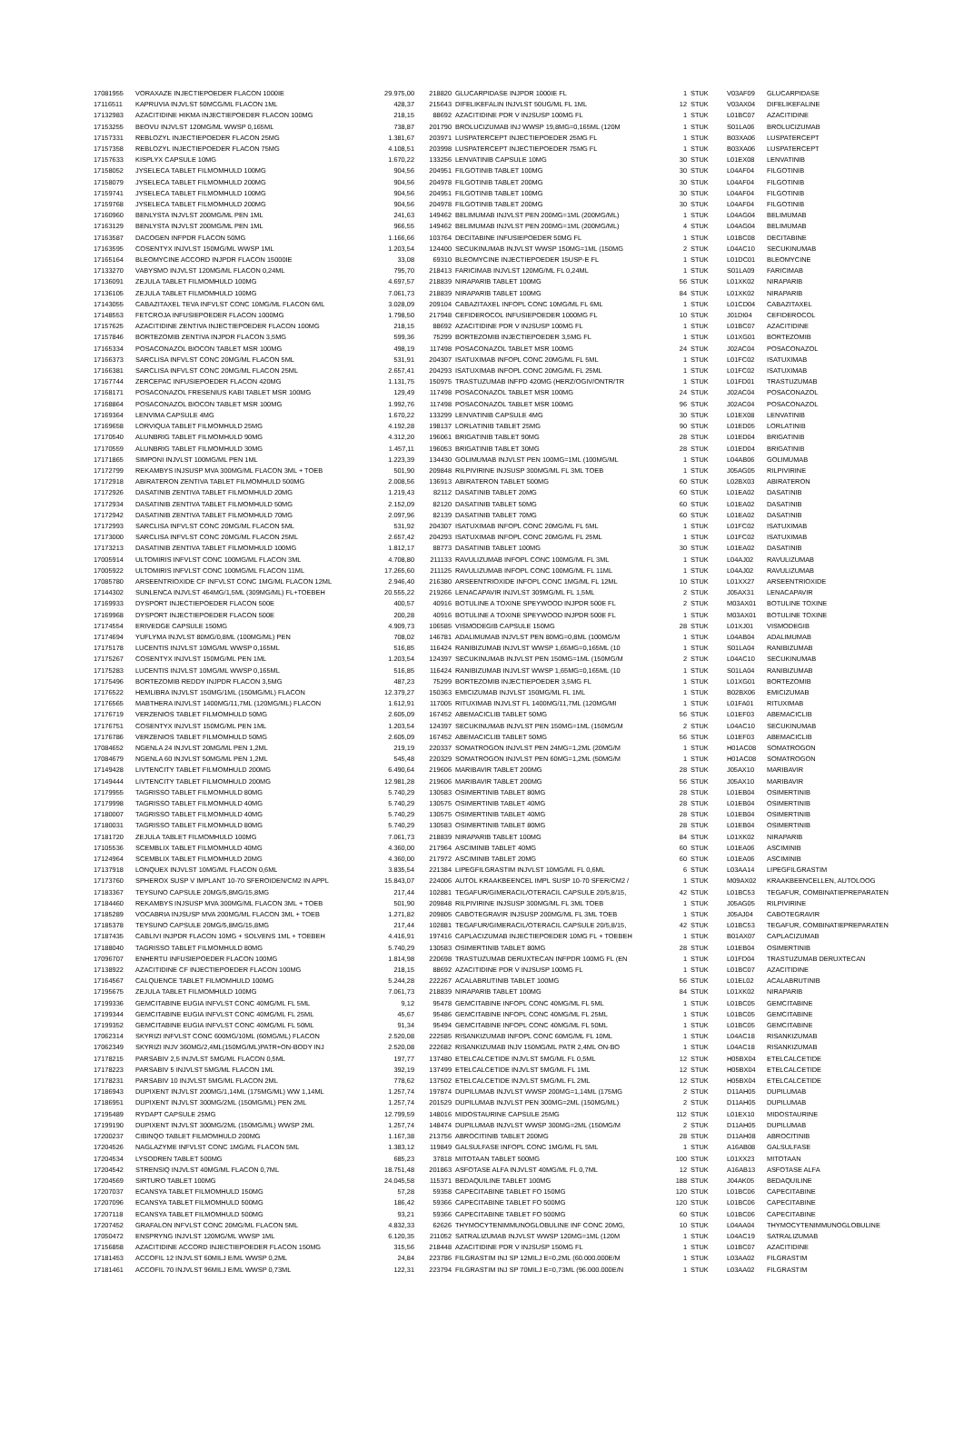| 17081955 | VORAXAZE INJECTIEPOEDER FLACON 1000IE | 29.975,00 | 218820 | GLUCARPIDASE INJPDR 1000IE FL | 1 | STUK | V03AF09 | GLUCARPIDASE |
| 17116511 | KAPRUVIA INJVLST 50MCG/ML FLACON 1ML | 428,37 | 215643 | DIFELIKEFALIN INJVLST 50UG/ML FL 1ML | 12 | STUK | V03AX04 | DIFELIKEFALINE |
| 17132983 | AZACITIDINE HIKMA INJECTIEPOEDER FLACON 100MG | 218,15 | 88692 | AZACITIDINE PDR V INJSUSP 100MG FL | 1 | STUK | L01BC07 | AZACITIDINE |
| 17153255 | BEOVU INJVLST 120MG/ML WWSP 0,165ML | 738,87 | 201790 | BROLUCIZUMAB INJ WWSP 19,8MG=0,165ML (120M | 1 | STUK | S01LA06 | BROLUCIZUMAB |
| 17157331 | REBLOZYL INJECTIEPOEDER FLACON 25MG | 1.381,67 | 203971 | LUSPATERCEPT INJECTIEPOEDER 25MG FL | 1 | STUK | B03XA06 | LUSPATERCEPT |
| 17157358 | REBLOZYL INJECTIEPOEDER FLACON 75MG | 4.108,51 | 203998 | LUSPATERCEPT INJECTIEPOEDER 75MG FL | 1 | STUK | B03XA06 | LUSPATERCEPT |
| 17157633 | KISPLYX CAPSULE 10MG | 1.670,22 | 133256 | LENVATINIB CAPSULE 10MG | 30 | STUK | L01EX08 | LENVATINIB |
| 17158052 | JYSELECA TABLET FILMOMHULD 100MG | 904,56 | 204951 | FILGOTINIB TABLET 100MG | 30 | STUK | L04AF04 | FILGOTINIB |
| 17158079 | JYSELECA TABLET FILMOMHULD 200MG | 904,56 | 204978 | FILGOTINIB TABLET 200MG | 30 | STUK | L04AF04 | FILGOTINIB |
| 17159741 | JYSELECA TABLET FILMOMHULD 100MG | 904,56 | 204951 | FILGOTINIB TABLET 100MG | 30 | STUK | L04AF04 | FILGOTINIB |
| 17159768 | JYSELECA TABLET FILMOMHULD 200MG | 904,56 | 204978 | FILGOTINIB TABLET 200MG | 30 | STUK | L04AF04 | FILGOTINIB |
| 17160960 | BENLYSTA INJVLST 200MG/ML PEN 1ML | 241,63 | 149462 | BELIMUMAB INJVLST PEN 200MG=1ML (200MG/ML) | 1 | STUK | L04AG04 | BELIMUMAB |
| 17163129 | BENLYSTA INJVLST 200MG/ML PEN 1ML | 966,55 | 149462 | BELIMUMAB INJVLST PEN 200MG=1ML (200MG/ML) | 4 | STUK | L04AG04 | BELIMUMAB |
| 17163587 | DACOGEN INFPDR FLACON 50MG | 1.166,66 | 103764 | DECITABINE INFUSIEPOEDER 50MG FL | 1 | STUK | L01BC08 | DECITABINE |
| 17163595 | COSENTYX INJVLST 150MG/ML WWSP 1ML | 1.203,54 | 124400 | SECUKINUMAB INJVLST WWSP 150MG=1ML (150MG | 2 | STUK | L04AC10 | SECUKINUMAB |
| 17165164 | BLEOMYCINE ACCORD INJPDR FLACON 15000IE | 33,08 | 69310 | BLEOMYCINE INJECTIEPOEDER 15USP-E FL | 1 | STUK | L01DC01 | BLEOMYCINE |
| 17133270 | VABYSMO INJVLST 120MG/ML FLACON 0,24ML | 795,70 | 218413 | FARICIMAB INJVLST 120MG/ML FL 0,24ML | 1 | STUK | S01LA09 | FARICIMAB |
| 17136091 | ZEJULA TABLET FILMOMHULD 100MG | 4.697,57 | 218839 | NIRAPARIB TABLET 100MG | 56 | STUK | L01XK02 | NIRAPARIB |
| 17136105 | ZEJULA TABLET FILMOMHULD 100MG | 7.061,73 | 218839 | NIRAPARIB TABLET 100MG | 84 | STUK | L01XK02 | NIRAPARIB |
| 17143055 | CABAZITAXEL TEVA INFVLST CONC 10MG/ML FLACON 6ML | 3.028,09 | 209104 | CABAZITAXEL INFOPL CONC 10MG/ML FL 6ML | 1 | STUK | L01CD04 | CABAZITAXEL |
| 17148553 | FETCROJA INFUSIEPOEDER FLACON 1000MG | 1.798,50 | 217948 | CEFIDEROCOL INFUSIEPOEDER 1000MG FL | 10 | STUK | J01DI04 | CEFIDEROCOL |
| 17157625 | AZACITIDINE ZENTIVA INJECTIEPOEDER FLACON 100MG | 218,15 | 88692 | AZACITIDINE PDR V INJSUSP 100MG FL | 1 | STUK | L01BC07 | AZACITIDINE |
| 17157846 | BORTEZOMIB ZENTIVA INJPDR FLACON 3,5MG | 599,36 | 75299 | BORTEZOMIB INJECTIEPOEDER 3,5MG FL | 1 | STUK | L01XG01 | BORTEZOMIB |
| 17165334 | POSACONAZOL BIOCON TABLET MSR 100MG | 498,19 | 117498 | POSACONAZOL TABLET MSR 100MG | 24 | STUK | J02AC04 | POSACONAZOL |
| 17166373 | SARCLISA INFVLST CONC 20MG/ML FLACON 5ML | 531,91 | 204307 | ISATUXIMAB INFOPL CONC 20MG/ML FL 5ML | 1 | STUK | L01FC02 | ISATUXIMAB |
| 17166381 | SARCLISA INFVLST CONC 20MG/ML FLACON 25ML | 2.657,41 | 204293 | ISATUXIMAB INFOPL CONC 20MG/ML FL 25ML | 1 | STUK | L01FC02 | ISATUXIMAB |
| 17167744 | ZERCEPAC INFUSIEPOEDER FLACON 420MG | 1.131,75 | 150975 | TRASTUZUMAB INFPD 420MG (HERZ/OGIV/ONTR/TR | 1 | STUK | L01FD01 | TRASTUZUMAB |
| 17168171 | POSACONAZOL FRESENIUS KABI TABLET MSR 100MG | 129,49 | 117498 | POSACONAZOL TABLET MSR 100MG | 24 | STUK | J02AC04 | POSACONAZOL |
| 17168864 | POSACONAZOL BIOCON TABLET MSR 100MG | 1.992,76 | 117498 | POSACONAZOL TABLET MSR 100MG | 96 | STUK | J02AC04 | POSACONAZOL |
| 17169364 | LENVIMA CAPSULE 4MG | 1.670,22 | 133299 | LENVATINIB CAPSULE 4MG | 30 | STUK | L01EX08 | LENVATINIB |
| 17169658 | LORVIQUA TABLET FILMOMHULD 25MG | 4.192,28 | 198137 | LORLATINIB TABLET 25MG | 90 | STUK | L01ED05 | LORLATINIB |
| 17170540 | ALUNBRIG TABLET FILMOMHULD 90MG | 4.312,20 | 196061 | BRIGATINIB TABLET 90MG | 28 | STUK | L01ED04 | BRIGATINIB |
| 17170559 | ALUNBRIG TABLET FILMOMHULD 30MG | 1.457,11 | 196053 | BRIGATINIB TABLET 30MG | 28 | STUK | L01ED04 | BRIGATINIB |
| 17171865 | SIMPONI INJVLST 100MG/ML PEN 1ML | 1.223,39 | 134430 | GOLIMUMAB INJVLST PEN 100MG=1ML (100MG/ML | 1 | STUK | L04AB06 | GOLIMUMAB |
| 17172799 | REKAMBYS INJSUSP MVA 300MG/ML FLACON 3ML + TOEB | 501,90 | 209848 | RILPIVIRINE INJSUSP 300MG/ML FL 3ML TOEB | 1 | STUK | J05AG05 | RILPIVIRINE |
| 17172918 | ABIRATERON ZENTIVA TABLET FILMOMHULD 500MG | 2.008,56 | 136913 | ABIRATERON TABLET 500MG | 60 | STUK | L02BX03 | ABIRATERON |
| 17172926 | DASATINIB ZENTIVA TABLET FILMOMHULD 20MG | 1.219,43 | 82112 | DASATINIB TABLET 20MG | 60 | STUK | L01EA02 | DASATINIB |
| 17172934 | DASATINIB ZENTIVA TABLET FILMOMHULD 50MG | 2.152,09 | 82120 | DASATINIB TABLET 50MG | 60 | STUK | L01EA02 | DASATINIB |
| 17172942 | DASATINIB ZENTIVA TABLET FILMOMHULD 70MG | 2.097,96 | 82139 | DASATINIB TABLET 70MG | 60 | STUK | L01EA02 | DASATINIB |
| 17172993 | SARCLISA INFVLST CONC 20MG/ML FLACON 5ML | 531,92 | 204307 | ISATUXIMAB INFOPL CONC 20MG/ML FL 5ML | 1 | STUK | L01FC02 | ISATUXIMAB |
| 17173000 | SARCLISA INFVLST CONC 20MG/ML FLACON 25ML | 2.657,42 | 204293 | ISATUXIMAB INFOPL CONC 20MG/ML FL 25ML | 1 | STUK | L01FC02 | ISATUXIMAB |
| 17173213 | DASATINIB ZENTIVA TABLET FILMOMHULD 100MG | 1.812,17 | 88773 | DASATINIB TABLET 100MG | 30 | STUK | L01EA02 | DASATINIB |
| 17005914 | ULTOMIRIS INFVLST CONC 100MG/ML FLACON 3ML | 4.708,80 | 211133 | RAVULIZUMAB INFOPL CONC 100MG/ML FL 3ML | 1 | STUK | L04AJ02 | RAVULIZUMAB |
| 17005922 | ULTOMIRIS INFVLST CONC 100MG/ML FLACON 11ML | 17.265,60 | 211125 | RAVULIZUMAB INFOPL CONC 100MG/ML FL 11ML | 1 | STUK | L04AJ02 | RAVULIZUMAB |
| 17085780 | ARSEENTRIOXIDE CF INFVLST CONC 1MG/ML FLACON 12ML | 2.946,40 | 216380 | ARSEENTRIOXIDE INFOPL CONC 1MG/ML FL 12ML | 10 | STUK | L01XX27 | ARSEENTRIOXIDE |
| 17144302 | SUNLENCA INJVLST 464MG/1,5ML (309MG/ML) FL+TOEBEH | 20.555,22 | 219266 | LENACAPAVIR INJVLST 309MG/ML FL 1,5ML | 2 | STUK | J05AX31 | LENACAPAVIR |
| 17169933 | DYSPORT INJECTIEPOEDER FLACON 500E | 400,57 | 40916 | BOTULINE A TOXINE SPEYWOOD INJPDR 500E FL | 2 | STUK | M03AX01 | BOTULINE TOXINE |
| 17169968 | DYSPORT INJECTIEPOEDER FLACON 500E | 200,28 | 40916 | BOTULINE A TOXINE SPEYWOOD INJPDR 500E FL | 1 | STUK | M03AX01 | BOTULINE TOXINE |
| 17174554 | ERIVEDGE CAPSULE 150MG | 4.909,73 | 106585 | VISMODEGIB CAPSULE 150MG | 28 | STUK | L01XJ01 | VISMODEGIB |
| 17174694 | YUFLYMA INJVLST 80MG/0,8ML (100MG/ML) PEN | 708,02 | 146781 | ADALIMUMAB INJVLST PEN 80MG=0,8ML (100MG/M | 1 | STUK | L04AB04 | ADALIMUMAB |
| 17175178 | LUCENTIS INJVLST 10MG/ML WWSP 0,165ML | 516,85 | 116424 | RANIBIZUMAB INJVLST WWSP 1,65MG=0,165ML (10 | 1 | STUK | S01LA04 | RANIBIZUMAB |
| 17175267 | COSENTYX INJVLST 150MG/ML PEN 1ML | 1.203,54 | 124397 | SECUKINUMAB INJVLST PEN 150MG=1ML (150MG/M | 2 | STUK | L04AC10 | SECUKINUMAB |
| 17175283 | LUCENTIS INJVLST 10MG/ML WWSP 0,165ML | 516,85 | 116424 | RANIBIZUMAB INJVLST WWSP 1,65MG=0,165ML (10 | 1 | STUK | S01LA04 | RANIBIZUMAB |
| 17175496 | BORTEZOMIB REDDY INJPDR FLACON 3,5MG | 487,23 | 75299 | BORTEZOMIB INJECTIEPOEDER 3,5MG FL | 1 | STUK | L01XG01 | BORTEZOMIB |
| 17176522 | HEMLIBRA INJVLST 150MG/1ML (150MG/ML) FLACON | 12.379,27 | 150363 | EMICIZUMAB INJVLST 150MG/ML FL 1ML | 1 | STUK | B02BX06 | EMICIZUMAB |
| 17176565 | MABTHERA INJVLST 1400MG/11,7ML (120MG/ML) FLACON | 1.612,91 | 117005 | RITUXIMAB INJVLST FL 1400MG/11,7ML (120MG/MI | 1 | STUK | L01FA01 | RITUXIMAB |
| 17176719 | VERZENIOS TABLET FILMOMHULD 50MG | 2.605,09 | 167452 | ABEMACICLIB TABLET 50MG | 56 | STUK | L01EF03 | ABEMACICLIB |
| 17176751 | COSENTYX INJVLST 150MG/ML PEN 1ML | 1.203,54 | 124397 | SECUKINUMAB INJVLST PEN 150MG=1ML (150MG/M | 2 | STUK | L04AC10 | SECUKINUMAB |
| 17176786 | VERZENIOS TABLET FILMOMHULD 50MG | 2.605,09 | 167452 | ABEMACICLIB TABLET 50MG | 56 | STUK | L01EF03 | ABEMACICLIB |
| 17084652 | NGENLA 24 INJVLST 20MG/ML PEN 1,2ML | 219,19 | 220337 | SOMATROGON INJVLST PEN 24MG=1,2ML (20MG/M | 1 | STUK | H01AC08 | SOMATROGON |
| 17084679 | NGENLA 60 INJVLST 50MG/ML PEN 1,2ML | 545,48 | 220329 | SOMATROGON INJVLST PEN 60MG=1,2ML (50MG/M | 1 | STUK | H01AC08 | SOMATROGON |
| 17149428 | LIVTENCITY TABLET FILMOMHULD 200MG | 6.490,64 | 219606 | MARIBAVIR TABLET 200MG | 28 | STUK | J05AX10 | MARIBAVIR |
| 17149444 | LIVTENCITY TABLET FILMOMHULD 200MG | 12.981,28 | 219606 | MARIBAVIR TABLET 200MG | 56 | STUK | J05AX10 | MARIBAVIR |
| 17179955 | TAGRISSO TABLET FILMOMHULD 80MG | 5.740,29 | 130583 | OSIMERTINIB TABLET 80MG | 28 | STUK | L01EB04 | OSIMERTINIB |
| 17179998 | TAGRISSO TABLET FILMOMHULD 40MG | 5.740,29 | 130575 | OSIMERTINIB TABLET 40MG | 28 | STUK | L01EB04 | OSIMERTINIB |
| 17180007 | TAGRISSO TABLET FILMOMHULD 40MG | 5.740,29 | 130575 | OSIMERTINIB TABLET 40MG | 28 | STUK | L01EB04 | OSIMERTINIB |
| 17180031 | TAGRISSO TABLET FILMOMHULD 80MG | 5.740,29 | 130583 | OSIMERTINIB TABLET 80MG | 28 | STUK | L01EB04 | OSIMERTINIB |
| 17181720 | ZEJULA TABLET FILMOMHULD 100MG | 7.061,73 | 218839 | NIRAPARIB TABLET 100MG | 84 | STUK | L01XK02 | NIRAPARIB |
| 17105536 | SCEMBLIX TABLET FILMOMHULD 40MG | 4.360,00 | 217964 | ASCIMINIB TABLET 40MG | 60 | STUK | L01EA06 | ASCIMINIB |
| 17124964 | SCEMBLIX TABLET FILMOMHULD 20MG | 4.360,00 | 217972 | ASCIMINIB TABLET 20MG | 60 | STUK | L01EA06 | ASCIMINIB |
| 17137918 | LONQUEX INJVLST 10MG/ML FLACON 0,6ML | 3.835,54 | 221384 | LIPEGFILGRASTIM INJVLST 10MG/ML FL 0,6ML | 6 | STUK | L03AA14 | LIPEGFILGRASTIM |
| 17173760 | SPHEROX SUSP V IMPLANT 10-70 SFEROIDEN/CM2 IN APPL | 15.843,07 | 224006 | AUTOL KRAAKBEENCEL IMPL SUSP 10-70 SFER/CM2 / | 1 | STUK | M09AX02 | KRAAKBEENCELLEN, AUTOLOOG |
| 17183367 | TEYSUNO CAPSULE 20MG/5,8MG/15,8MG | 217,44 | 102881 | TEGAFUR/GIMERACIL/OTERACIL CAPSULE 20/5,8/15, | 42 | STUK | L01BC53 | TEGAFUR, COMBINATIEPREPARATEN |
| 17184460 | REKAMBYS INJSUSP MVA 300MG/ML FLACON 3ML + TOEB | 501,90 | 209848 | RILPIVIRINE INJSUSP 300MG/ML FL 3ML TOEB | 1 | STUK | J05AG05 | RILPIVIRINE |
| 17185289 | VOCABRIA INJSUSP MVA 200MG/ML FLACON 3ML + TOEB | 1.271,82 | 209805 | CABOTEGRAVIR INJSUSP 200MG/ML FL 3ML TOEB | 1 | STUK | J05AJ04 | CABOTEGRAVIR |
| 17185378 | TEYSUNO CAPSULE 20MG/5,8MG/15,8MG | 217,44 | 102881 | TEGAFUR/GIMERACIL/OTERACIL CAPSULE 20/5,8/15, | 42 | STUK | L01BC53 | TEGAFUR, COMBINATIEPREPARATEN |
| 17187435 | CABLIVI INJPDR FLACON 10MG + SOLVENS 1ML + TOEBEH | 4.416,91 | 197416 | CAPLACIZUMAB INJECTIEPOEDER 10MG FL + TOEBEH | 1 | STUK | B01AX07 | CAPLACIZUMAB |
| 17188040 | TAGRISSO TABLET FILMOMHULD 80MG | 5.740,29 | 130583 | OSIMERTINIB TABLET 80MG | 28 | STUK | L01EB04 | OSIMERTINIB |
| 17096707 | ENHERTU INFUSIEPOEDER FLACON 100MG | 1.814,98 | 220698 | TRASTUZUMAB DERUXTECAN INFPDR 100MG FL (EN | 1 | STUK | L01FD04 | TRASTUZUMAB DERUXTECAN |
| 17138922 | AZACITIDINE CF INJECTIEPOEDER FLACON 100MG | 218,15 | 88692 | AZACITIDINE PDR V INJSUSP 100MG FL | 1 | STUK | L01BC07 | AZACITIDINE |
| 17164567 | CALQUENCE TABLET FILMOMHULD 100MG | 5.244,28 | 222267 | ACALABRUTINIB TABLET 100MG | 56 | STUK | L01EL02 | ACALABRUTINIB |
| 17195675 | ZEJULA TABLET FILMOMHULD 100MG | 7.061,73 | 218839 | NIRAPARIB TABLET 100MG | 84 | STUK | L01XK02 | NIRAPARIB |
| 17199336 | GEMCITABINE EUGIA INFVLST CONC 40MG/ML FL 5ML | 9,12 | 95478 | GEMCITABINE INFOPL CONC 40MG/ML FL 5ML | 1 | STUK | L01BC05 | GEMCITABINE |
| 17199344 | GEMCITABINE EUGIA INFVLST CONC 40MG/ML FL 25ML | 45,67 | 95486 | GEMCITABINE INFOPL CONC 40MG/ML FL 25ML | 1 | STUK | L01BC05 | GEMCITABINE |
| 17199352 | GEMCITABINE EUGIA INFVLST CONC 40MG/ML FL 50ML | 91,34 | 95494 | GEMCITABINE INFOPL CONC 40MG/ML FL 50ML | 1 | STUK | L01BC05 | GEMCITABINE |
| 17062314 | SKYRIZI INFVLST CONC 600MG/10ML (60MG/ML) FLACON | 2.520,08 | 222585 | RISANKIZUMAB INFOPL CONC 60MG/ML FL 10ML | 1 | STUK | L04AC18 | RISANKIZUMAB |
| 17062349 | SKYRIZI INJV 360MG/2,4ML(150MG/ML)PATR+ON-BODY INJ | 2.520,08 | 222682 | RISANKIZUMAB INJV 150MG/ML PATR 2,4ML ON-BO | 1 | STUK | L04AC18 | RISANKIZUMAB |
| 17178215 | PARSABIV 2,5 INJVLST 5MG/ML FLACON 0,5ML | 197,77 | 137480 | ETELCALCETIDE INJVLST 5MG/ML FL 0,5ML | 12 | STUK | H05BX04 | ETELCALCETIDE |
| 17178223 | PARSABIV 5 INJVLST 5MG/ML FLACON 1ML | 392,19 | 137499 | ETELCALCETIDE INJVLST 5MG/ML FL 1ML | 12 | STUK | H05BX04 | ETELCALCETIDE |
| 17178231 | PARSABIV 10 INJVLST 5MG/ML FLACON 2ML | 778,62 | 137502 | ETELCALCETIDE INJVLST 5MG/ML FL 2ML | 12 | STUK | H05BX04 | ETELCALCETIDE |
| 17186943 | DUPIXENT INJVLST 200MG/1,14ML (175MG/ML) WW 1,14ML | 1.257,74 | 197874 | DUPILUMAB INJVLST WWSP 200MG=1,14ML (175MG | 2 | STUK | D11AH05 | DUPILUMAB |
| 17186951 | DUPIXENT INJVLST 300MG/2ML (150MG/ML) PEN 2ML | 1.257,74 | 201529 | DUPILUMAB INJVLST PEN 300MG=2ML (150MG/ML) | 2 | STUK | D11AH05 | DUPILUMAB |
| 17195489 | RYDAPT CAPSULE 25MG | 12.799,59 | 148016 | MIDOSTAURINE CAPSULE 25MG | 112 | STUK | L01EX10 | MIDOSTAURINE |
| 17199190 | DUPIXENT INJVLST 300MG/2ML (150MG/ML) WWSP 2ML | 1.257,74 | 148474 | DUPILUMAB INJVLST WWSP 300MG=2ML (150MG/M | 2 | STUK | D11AH05 | DUPILUMAB |
| 17200237 | CIBINQO TABLET FILMOMHULD 200MG | 1.167,38 | 213756 | ABROCITINIB TABLET 200MG | 28 | STUK | D11AH08 | ABROCITINIB |
| 17204526 | NAGLAZYME INFVLST CONC 1MG/ML FLACON 5ML | 1.383,12 | 119849 | GALSULFASE INFOPL CONC 1MG/ML FL 5ML | 1 | STUK | A16AB08 | GALSULFASE |
| 17204534 | LYSODREN TABLET 500MG | 685,23 | 37818 | MITOTAAN TABLET 500MG | 100 | STUK | L01XX23 | MITOTAAN |
| 17204542 | STRENSIQ INJVLST 40MG/ML FLACON 0,7ML | 18.751,48 | 201863 | ASFOTASE ALFA INJVLST 40MG/ML FL 0,7ML | 12 | STUK | A16AB13 | ASFOTASE ALFA |
| 17204569 | SIRTURO TABLET 100MG | 24.045,58 | 115371 | BEDAQUILINE TABLET 100MG | 188 | STUK | J04AK05 | BEDAQUILINE |
| 17207037 | ECANSYA TABLET FILMOMHULD 150MG | 57,28 | 59358 | CAPECITABINE TABLET FO 150MG | 120 | STUK | L01BC06 | CAPECITABINE |
| 17207096 | ECANSYA TABLET FILMOMHULD 500MG | 186,42 | 59366 | CAPECITABINE TABLET FO 500MG | 120 | STUK | L01BC06 | CAPECITABINE |
| 17207118 | ECANSYA TABLET FILMOMHULD 500MG | 93,21 | 59366 | CAPECITABINE TABLET FO 500MG | 60 | STUK | L01BC06 | CAPECITABINE |
| 17207452 | GRAFALON INFVLST CONC 20MG/ML FLACON 5ML | 4.832,33 | 62626 | THYMOCYTENIMMUNOGLOBULINE INF CONC 20MG, | 10 | STUK | L04AA04 | THYMOCYTENIMMUNOGLOBULINE |
| 17050472 | ENSPRYNG INJVLST 120MG/ML WWSP 1ML | 6.120,35 | 211052 | SATRALIZUMAB INJVLST WWSP 120MG=1ML (120M | 1 | STUK | L04AC19 | SATRALIZUMAB |
| 17156858 | AZACITIDINE ACCORD INJECTIEPOEDER FLACON 150MG | 315,56 | 218448 | AZACITIDINE PDR V INJSUSP 150MG FL | 1 | STUK | L01BC07 | AZACITIDINE |
| 17181453 | ACCOFIL 12 INJVLST 60MILJ E/ML WWSP 0,2ML | 24,84 | 223786 | FILGRASTIM INJ SP 12MILJ E=0,2ML (60.000.000E/M | 1 | STUK | L03AA02 | FILGRASTIM |
| 17181461 | ACCOFIL 70 INJVLST 96MILJ E/ML WWSP 0,73ML | 122,31 | 223794 | FILGRASTIM INJ SP 70MILJ E=0,73ML (96.000.000E/N | 1 | STUK | L03AA02 | FILGRASTIM |